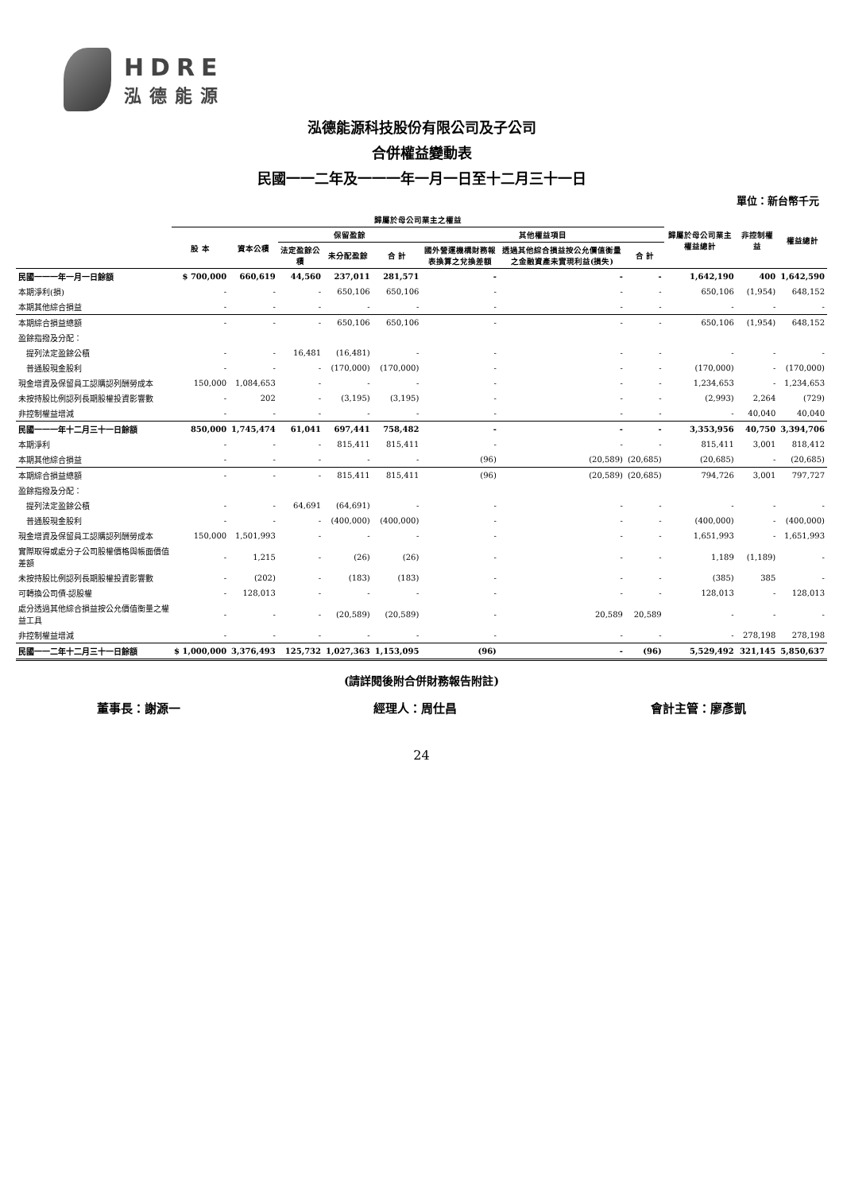HDRE
泓德能源
泓德能源科技股份有限公司及子公司
合併權益變動表
民國一一二年及一一一年一月一日至十二月三十一日
單位：新台幣千元
| | 歸屬於母公司業主之權益 | | | | | | | | 歸屬於母公司業主權益總計 | 非控制權益 | 權益總計 |
| --- | --- | --- | --- | --- | --- | --- | --- | --- | --- | --- | --- |
| | 股 本 | 資本公積 | 保留盈餘 | | | 其他權益項目 | | | | | |
| | | | 法定盈餘公積 | 未分配盈餘 | 合 計 | 國外營運機構財務報表換算之兌換差額 | 透過其他綜合損益按公允價值衡量之金融資產未實現利益(損失) | 合 計 | | | |
| 民國一一一年一月一日餘額 | $ 700,000 | 660,619 | 44,560 | 237,011 | 281,571 | - | - | - | 1,642,190 | 400 | 1,642,590 |
| 本期淨利(損) | - | - | - | 650,106 | 650,106 | - | - | - | 650,106 | (1,954) | 648,152 |
| 本期其他綜合損益 | - | - | - | - | - | - | - | - | - | - | - |
| 本期綜合損益總額 | - | - | - | 650,106 | 650,106 | - | - | - | 650,106 | (1,954) | 648,152 |
| 盈餘指撥及分配： | | | | | | | | | | | |
| 提列法定盈餘公積 | - | - | 16,481 | (16,481) | - | - | - | - | - | - | - |
| 普通股現金股利 | - | - | - | (170,000) | (170,000) | - | - | - | (170,000) | - | (170,000) |
| 現金增資及保留員工認購認列酬勞成本 | 150,000 | 1,084,653 | - | - | - | - | - | - | 1,234,653 | - | 1,234,653 |
| 未按持股比例認列長期股權投資影響數 | - | 202 | - | (3,195) | (3,195) | - | - | - | (2,993) | 2,264 | (729) |
| 非控制權益增減 | - | - | - | - | - | - | - | - | - | 40,040 | 40,040 |
| 民國一一一年十二月三十一日餘額 | 850,000 | 1,745,474 | 61,041 | 697,441 | 758,482 | - | - | - | 3,353,956 | 40,750 | 3,394,706 |
| 本期淨利 | - | - | - | 815,411 | 815,411 | - | - | - | 815,411 | 3,001 | 818,412 |
| 本期其他綜合損益 | - | - | - | - | - | (96) | (20,589) | (20,685) | (20,685) | - | (20,685) |
| 本期綜合損益總額 | - | - | - | 815,411 | 815,411 | (96) | (20,589) | (20,685) | 794,726 | 3,001 | 797,727 |
| 盈餘指撥及分配： | | | | | | | | | | | |
| 提列法定盈餘公積 | - | - | 64,691 | (64,691) | - | - | - | - | - | - | - |
| 普通股現金股利 | - | - | - | (400,000) | (400,000) | - | - | - | (400,000) | - | (400,000) |
| 現金增資及保留員工認購認列酬勞成本 | 150,000 | 1,501,993 | - | - | - | - | - | - | 1,651,993 | - | 1,651,993 |
| 實際取得或處分子公司股權價格與帳面價值差額 | - | 1,215 | - | (26) | (26) | - | - | - | 1,189 | (1,189) | - |
| 未按持股比例認列長期股權投資影響數 | - | (202) | - | (183) | (183) | - | - | - | (385) | 385 | - |
| 可轉換公司債-認股權 | - | 128,013 | - | - | - | - | - | - | 128,013 | - | 128,013 |
| 處分透過其他綜合損益按公允價值衡量之權益工具 | - | - | - | (20,589) | (20,589) | - | 20,589 | 20,589 | - | - | - |
| 非控制權益增減 | - | - | - | - | - | - | - | - | - | 278,198 | 278,198 |
| 民國一一二年十二月三十一日餘額 | $ 1,000,000 | 3,376,493 | 125,732 | 1,027,363 | 1,153,095 | (96) | - | (96) | 5,529,492 | 321,145 | 5,850,637 |
(請詳閱後附合併財務報告附註)
董事長：謝源一 經理人：周仕昌 會計主管：廖彥凱
24